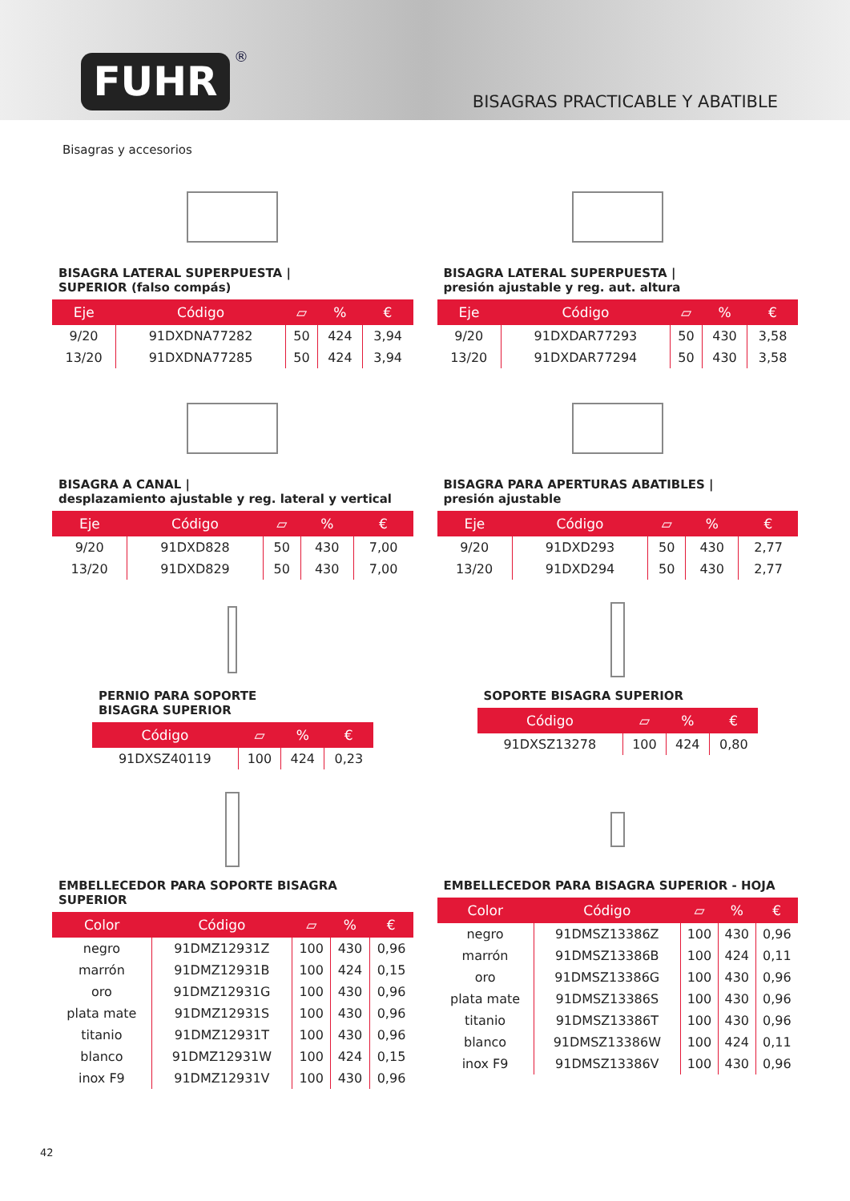FUHR ®
BISAGRAS PRACTICABLE Y ABATIBLE
Bisagras y accesorios
BISAGRA LATERAL SUPERPUESTA |
SUPERIOR (falso compás)
| Eje | Código | ▱ | % | € |
| --- | --- | --- | --- | --- |
| 9/20 | 91DXDNA77282 | 50 | 424 | 3,94 |
| 13/20 | 91DXDNA77285 | 50 | 424 | 3,94 |
BISAGRA LATERAL SUPERPUESTA |
presión ajustable y reg. aut. altura
| Eje | Código | ▱ | % | € |
| --- | --- | --- | --- | --- |
| 9/20 | 91DXDAR77293 | 50 | 430 | 3,58 |
| 13/20 | 91DXDAR77294 | 50 | 430 | 3,58 |
BISAGRA A CANAL |
desplazamiento ajustable y reg. lateral y vertical
| Eje | Código | ▱ | % | € |
| --- | --- | --- | --- | --- |
| 9/20 | 91DXD828 | 50 | 430 | 7,00 |
| 13/20 | 91DXD829 | 50 | 430 | 7,00 |
BISAGRA PARA APERTURAS ABATIBLES |
presión ajustable
| Eje | Código | ▱ | % | € |
| --- | --- | --- | --- | --- |
| 9/20 | 91DXD293 | 50 | 430 | 2,77 |
| 13/20 | 91DXD294 | 50 | 430 | 2,77 |
PERNIO PARA SOPORTE
BISAGRA SUPERIOR
| Código | ▱ | % | € |
| --- | --- | --- | --- |
| 91DXSZ40119 | 100 | 424 | 0,23 |
SOPORTE BISAGRA SUPERIOR
| Código | ▱ | % | € |
| --- | --- | --- | --- |
| 91DXSZ13278 | 100 | 424 | 0,80 |
EMBELLECEDOR PARA SOPORTE BISAGRA SUPERIOR
| Color | Código | ▱ | % | € |
| --- | --- | --- | --- | --- |
| negro | 91DMZ12931Z | 100 | 430 | 0,96 |
| marrón | 91DMZ12931B | 100 | 424 | 0,15 |
| oro | 91DMZ12931G | 100 | 430 | 0,96 |
| plata mate | 91DMZ12931S | 100 | 430 | 0,96 |
| titanio | 91DMZ12931T | 100 | 430 | 0,96 |
| blanco | 91DMZ12931W | 100 | 424 | 0,15 |
| inox F9 | 91DMZ12931V | 100 | 430 | 0,96 |
EMBELLECEDOR PARA BISAGRA SUPERIOR - HOJA
| Color | Código | ▱ | % | € |
| --- | --- | --- | --- | --- |
| negro | 91DMSZ13386Z | 100 | 430 | 0,96 |
| marrón | 91DMSZ13386B | 100 | 424 | 0,11 |
| oro | 91DMSZ13386G | 100 | 430 | 0,96 |
| plata mate | 91DMSZ13386S | 100 | 430 | 0,96 |
| titanio | 91DMSZ13386T | 100 | 430 | 0,96 |
| blanco | 91DMSZ13386W | 100 | 424 | 0,11 |
| inox F9 | 91DMSZ13386V | 100 | 430 | 0,96 |
42